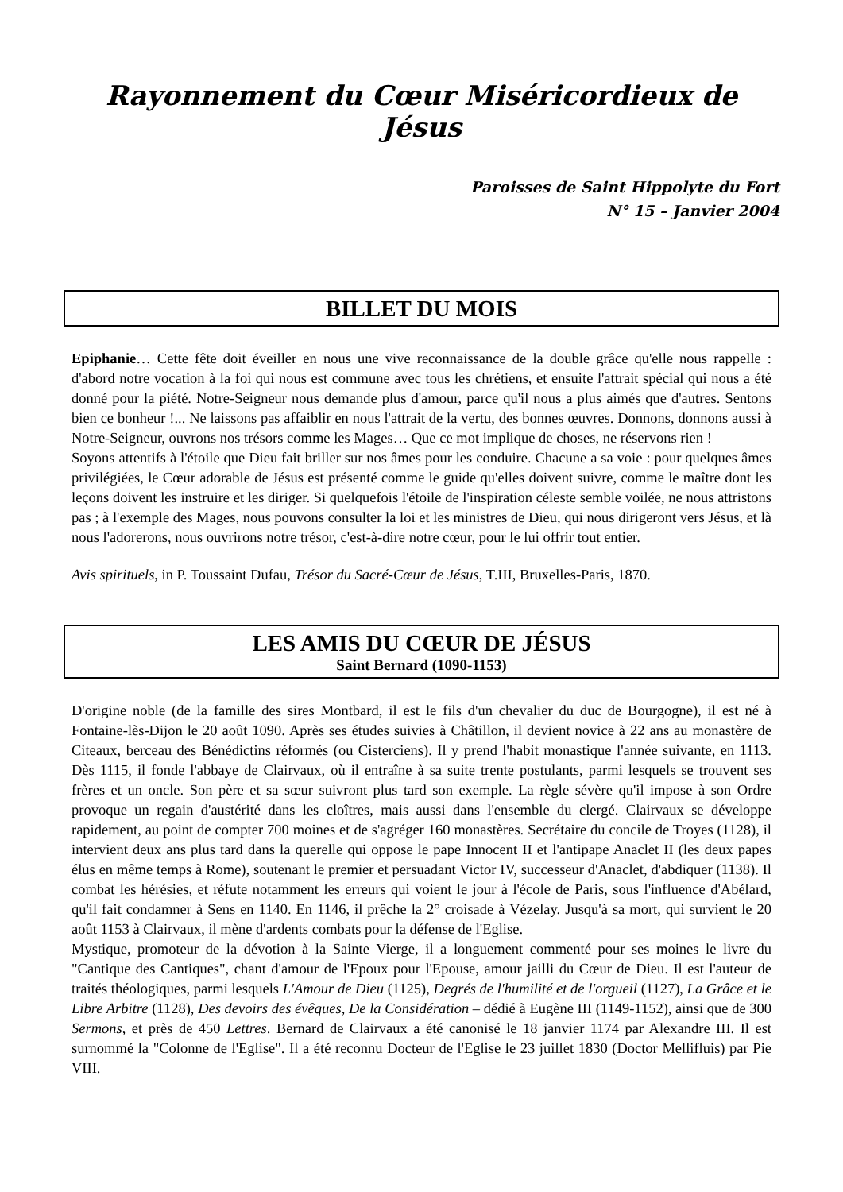Rayonnement du Cœur Miséricordieux de Jésus
Paroisses de Saint Hippolyte du Fort
N° 15 – Janvier 2004
BILLET DU MOIS
Epiphanie… Cette fête doit éveiller en nous une vive reconnaissance de la double grâce qu'elle nous rappelle : d'abord notre vocation à la foi qui nous est commune avec tous les chrétiens, et ensuite l'attrait spécial qui nous a été donné pour la piété. Notre-Seigneur nous demande plus d'amour, parce qu'il nous a plus aimés que d'autres. Sentons bien ce bonheur !... Ne laissons pas affaiblir en nous l'attrait de la vertu, des bonnes œuvres. Donnons, donnons aussi à Notre-Seigneur, ouvrons nos trésors comme les Mages… Que ce mot implique de choses, ne réservons rien !
Soyons attentifs à l'étoile que Dieu fait briller sur nos âmes pour les conduire. Chacune a sa voie : pour quelques âmes privilégiées, le Cœur adorable de Jésus est présenté comme le guide qu'elles doivent suivre, comme le maître dont les leçons doivent les instruire et les diriger. Si quelquefois l'étoile de l'inspiration céleste semble voilée, ne nous attristons pas ; à l'exemple des Mages, nous pouvons consulter la loi et les ministres de Dieu, qui nous dirigeront vers Jésus, et là nous l'adorerons, nous ouvrirons notre trésor, c'est-à-dire notre cœur, pour le lui offrir tout entier.
Avis spirituels, in P. Toussaint Dufau, Trésor du Sacré-Cœur de Jésus, T.III, Bruxelles-Paris, 1870.
LES AMIS DU CŒUR DE JÉSUS
Saint Bernard (1090-1153)
D'origine noble (de la famille des sires Montbard, il est le fils d'un chevalier du duc de Bourgogne), il est né à Fontaine-lès-Dijon le 20 août 1090. Après ses études suivies à Châtillon, il devient novice à 22 ans au monastère de Citeaux, berceau des Bénédictins réformés (ou Cisterciens). Il y prend l'habit monastique l'année suivante, en 1113. Dès 1115, il fonde l'abbaye de Clairvaux, où il entraîne à sa suite trente postulants, parmi lesquels se trouvent ses frères et un oncle. Son père et sa sœur suivront plus tard son exemple. La règle sévère qu'il impose à son Ordre provoque un regain d'austérité dans les cloîtres, mais aussi dans l'ensemble du clergé. Clairvaux se développe rapidement, au point de compter 700 moines et de s'agréger 160 monastères. Secrétaire du concile de Troyes (1128), il intervient deux ans plus tard dans la querelle qui oppose le pape Innocent II et l'antipape Anaclet II (les deux papes élus en même temps à Rome), soutenant le premier et persuadant Victor IV, successeur d'Anaclet, d'abdiquer (1138). Il combat les hérésies, et réfute notamment les erreurs qui voient le jour à l'école de Paris, sous l'influence d'Abélard, qu'il fait condamner à Sens en 1140. En 1146, il prêche la 2° croisade à Vézelay. Jusqu'à sa mort, qui survient le 20 août 1153 à Clairvaux, il mène d'ardents combats pour la défense de l'Eglise.
Mystique, promoteur de la dévotion à la Sainte Vierge, il a longuement commenté pour ses moines le livre du "Cantique des Cantiques", chant d'amour de l'Epoux pour l'Epouse, amour jailli du Cœur de Dieu. Il est l'auteur de traités théologiques, parmi lesquels L'Amour de Dieu (1125), Degrés de l'humilité et de l'orgueil (1127), La Grâce et le Libre Arbitre (1128), Des devoirs des évêques, De la Considération – dédié à Eugène III (1149-1152), ainsi que de 300 Sermons, et près de 450 Lettres. Bernard de Clairvaux a été canonisé le 18 janvier 1174 par Alexandre III. Il est surnommé la "Colonne de l'Eglise". Il a été reconnu Docteur de l'Eglise le 23 juillet 1830 (Doctor Mellifluis) par Pie VIII.